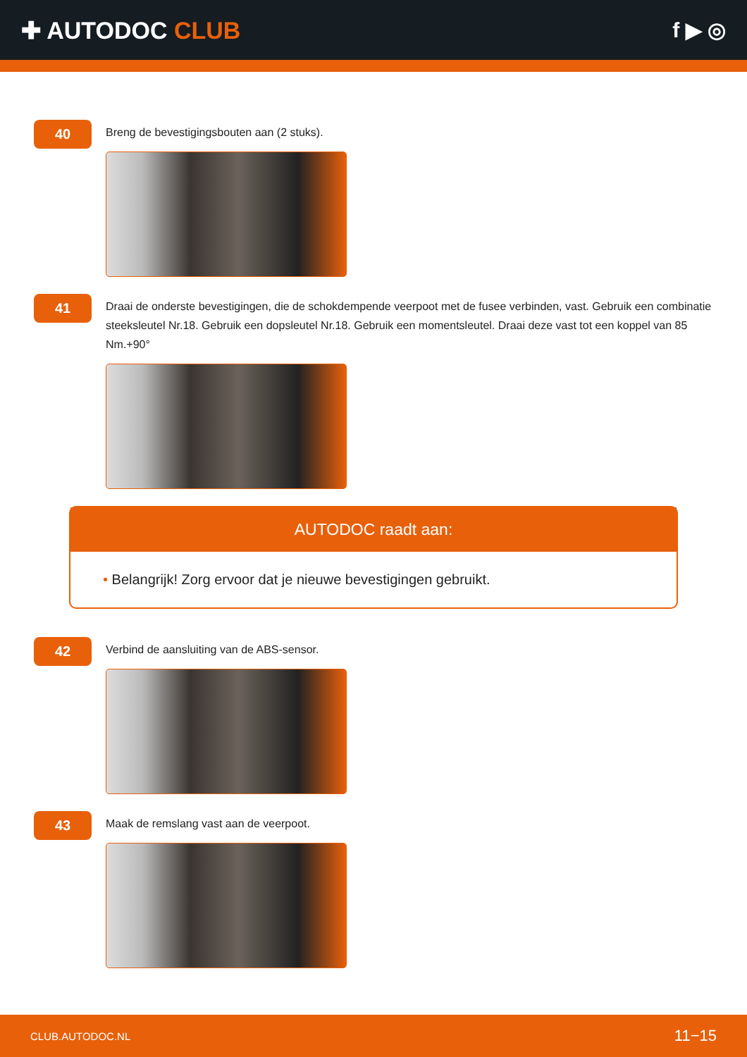✚ AUTODOC CLUB f ▶ ◎
40
Breng de bevestigingsbouten aan (2 stuks).
41
Draai de onderste bevestigingen, die de schokdempende veerpoot met de fusee verbinden, vast. Gebruik een combinatie steeksleutel Nr.18. Gebruik een dopsleutel Nr.18. Gebruik een momentsleutel. Draai deze vast tot een koppel van 85 Nm.+90°
AUTODOC raadt aan:
• Belangrijk! Zorg ervoor dat je nieuwe bevestigingen gebruikt.
42
Verbind de aansluiting van de ABS-sensor.
43
Maak de remslang vast aan de veerpoot.
CLUB.AUTODOC.NL 11−15